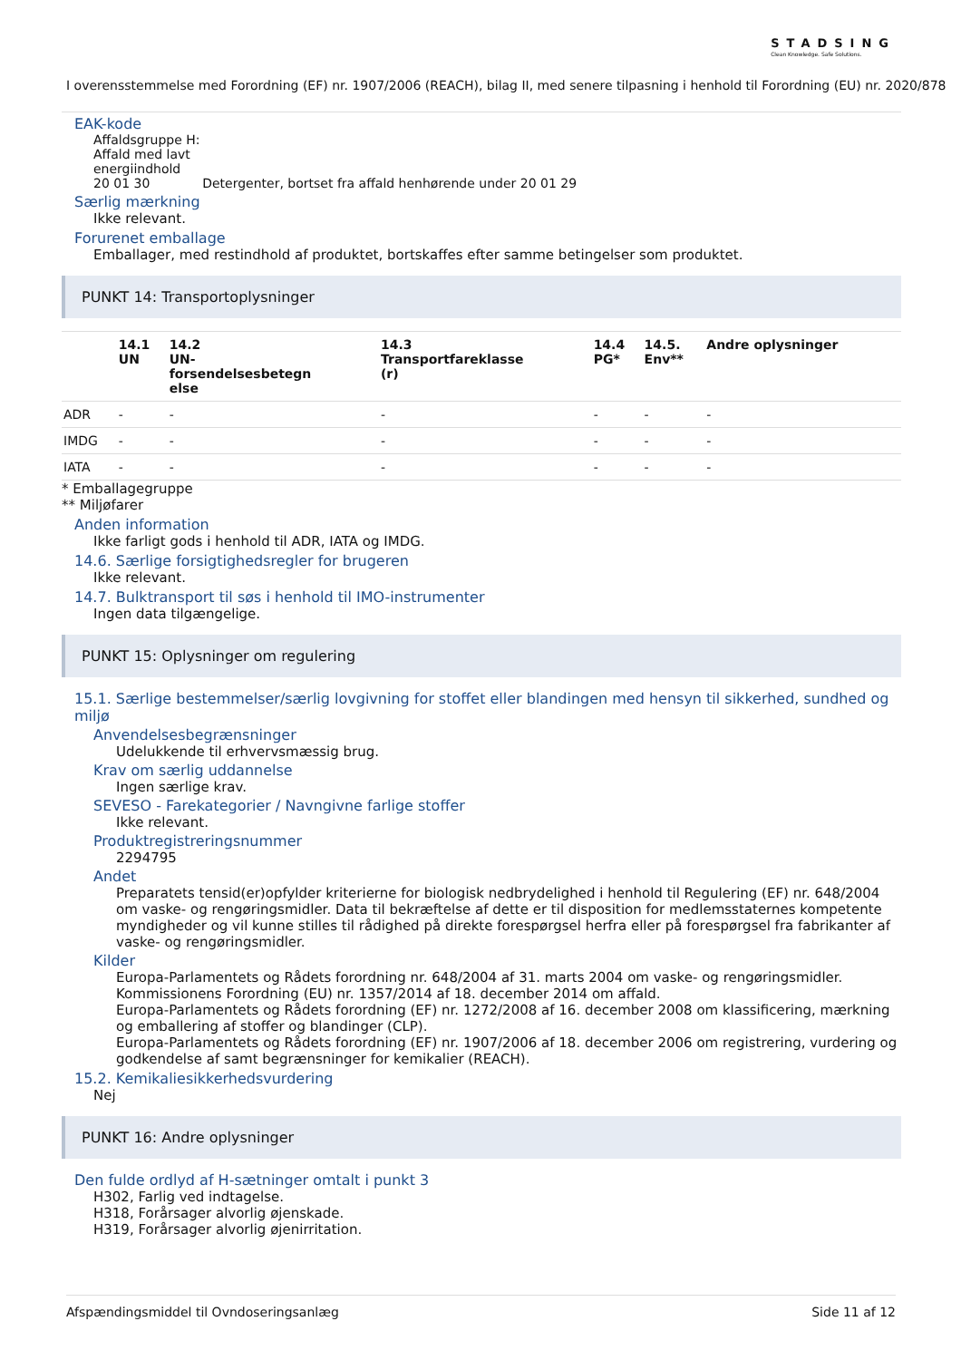STADSING
Clean Knowledge. Safe Solutions.
I overensstemmelse med Forordning (EF) nr. 1907/2006 (REACH), bilag II, med senere tilpasning i henhold til Forordning (EU) nr. 2020/878
EAK-kode
Affaldsgruppe H:
Affald med lavt
energiindhold
20 01 30 Detergenter, bortset fra affald henhørende under 20 01 29
Særlig mærkning
Ikke relevant.
Forurenet emballage
Emballager, med restindhold af produktet, bortskaffes efter samme betingelser som produktet.
PUNKT 14: Transportoplysninger
| | 14.1 UN | 14.2 UN- forsendelsesbetegn else | 14.3 Transportfareklasse (r) | 14.4 PG* | 14.5. Env** | Andre oplysninger |
| --- | --- | --- | --- | --- | --- | --- |
| ADR | - | - | - | - | - | - |
| IMDG | - | - | - | - | - | - |
| IATA | - | - | - | - | - | - |
* Emballagegruppe
** Miljøfarer
Anden information
Ikke farligt gods i henhold til ADR, IATA og IMDG.
14.6. Særlige forsigtighedsregler for brugeren
Ikke relevant.
14.7. Bulktransport til søs i henhold til IMO-instrumenter
Ingen data tilgængelige.
PUNKT 15: Oplysninger om regulering
15.1. Særlige bestemmelser/særlig lovgivning for stoffet eller blandingen med hensyn til sikkerhed, sundhed og miljø
Anvendelsesbegrænsninger
Udelukkende til erhvervsmæssig brug.
Krav om særlig uddannelse
Ingen særlige krav.
SEVESO - Farekategorier / Navngivne farlige stoffer
Ikke relevant.
Produktregistreringsnummer
2294795
Andet
Preparatets tensid(er)opfylder kriterierne for biologisk nedbrydelighed i henhold til Regulering (EF) nr. 648/2004 om vaske- og rengøringsmidler. Data til bekræftelse af dette er til disposition for medlemsstaternes kompetente myndigheder og vil kunne stilles til rådighed på direkte forespørgsel herfra eller på forespørgsel fra fabrikanter af vaske- og rengøringsmidler.
Kilder
Europa-Parlamentets og Rådets forordning nr. 648/2004 af 31. marts 2004 om vaske- og rengøringsmidler.
Kommissionens Forordning (EU) nr. 1357/2014 af 18. december 2014 om affald.
Europa-Parlamentets og Rådets forordning (EF) nr. 1272/2008 af 16. december 2008 om klassificering, mærkning og emballering af stoffer og blandinger (CLP).
Europa-Parlamentets og Rådets forordning (EF) nr. 1907/2006 af 18. december 2006 om registrering, vurdering og godkendelse af samt begrænsninger for kemikalier (REACH).
15.2. Kemikaliesikkerhedsvurdering
Nej
PUNKT 16: Andre oplysninger
Den fulde ordlyd af H-sætninger omtalt i punkt 3
H302, Farlig ved indtagelse.
H318, Forårsager alvorlig øjenskade.
H319, Forårsager alvorlig øjenirritation.
Afspændingsmiddel til Ovndoseringsanlæg Side 11 af 12